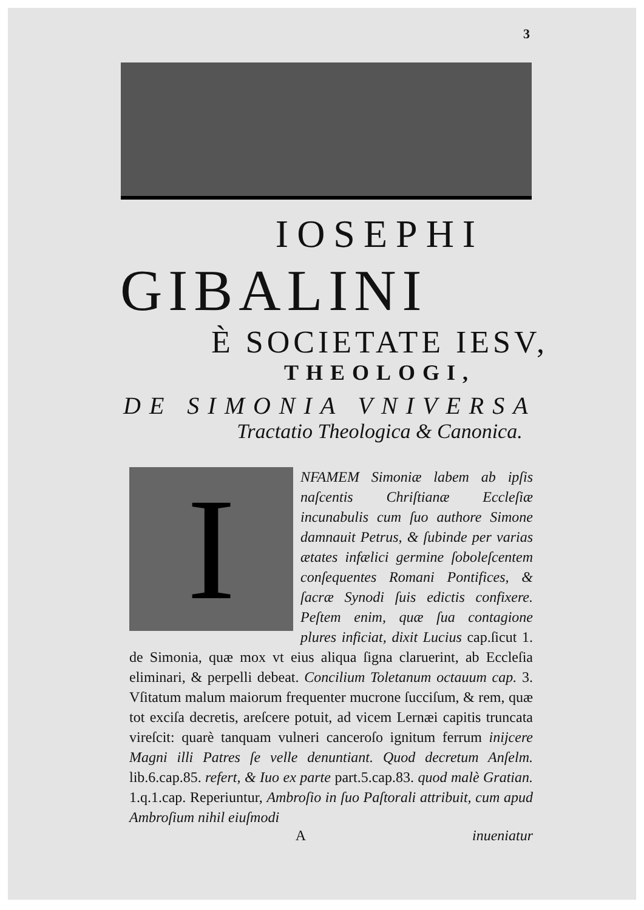3
IOSEPHI
GIBALINI
È SOCIETATE IESV,
THEOLOGI,
DE SIMONIA VNIVERSA
Tractatio Theologica & Canonica.
I
NFAMEM Simoniæ labem ab ipſis naſcentis Chriſtianæ Eccleſiæ incunabulis cum ſuo authore Simone damnauit Petrus, & ſubinde per varias ætates infælici germine ſoboleſcentem conſequentes Romani Pontifices, & ſacræ Synodi ſuis edictis confixere. Peſtem enim, quæ ſua contagione plures inficiat, dixit Lucius cap.ſicut 1. de Simonia, quæ mox vt eius aliqua ſigna claruerint, ab Eccleſia eliminari, & perpelli debeat. Concilium Toletanum octauum cap. 3. Vſitatum malum maiorum frequenter mucrone ſucciſum, & rem, quæ tot exciſa decretis, areſcere potuit, ad vicem Lernæi capitis truncata vireſcit: quarè tanquam vulneri canceroſo ignitum ferrum inijcere Magni illi Patres ſe velle denuntiant. Quod decretum Anſelm. lib.6.cap.85. refert, & Iuo ex parte part.5.cap.83. quod malè Gratian. 1.q.1.cap. Reperiuntur, Ambroſio in ſuo Paſtorali attribuit, cum apud Ambroſium nihil eiuſmodi
Ainueniatur